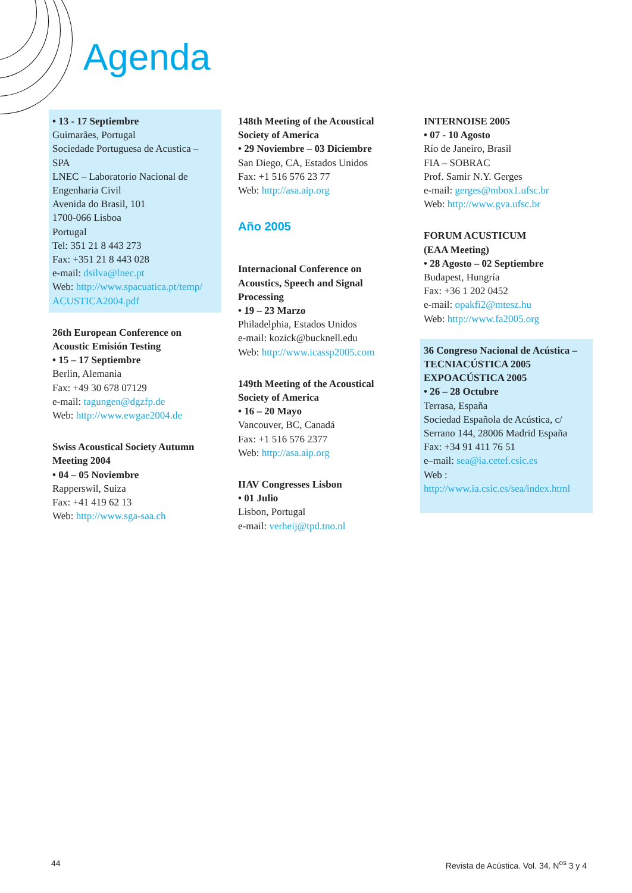Agenda
• 13 - 17 Septiembre
Guimarães, Portugal
Sociedade Portuguesa de Acustica – SPA
LNEC – Laboratorio Nacional de Engenharia Civil
Avenida do Brasil, 101
1700-066 Lisboa
Portugal
Tel: 351 21 8 443 273
Fax: +351 21 8 443 028
e-mail: dsilva@lnec.pt
Web: http://www.spacuatica.pt/temp/ ACUSTICA2004.pdf
26th European Conference on Acoustic Emisión Testing
• 15 – 17 Septiembre
Berlin, Alemania
Fax: +49 30 678 07129
e-mail: tagungen@dgzfp.de
Web: http://www.ewgae2004.de
Swiss Acoustical Society Autumn Meeting 2004
• 04 – 05 Noviembre
Rapperswil, Suiza
Fax: +41 419 62 13
Web: http://www.sga-saa.ch
148th Meeting of the Acoustical Society of America
• 29 Noviembre – 03 Diciembre
San Diego, CA, Estados Unidos
Fax: +1 516 576 23 77
Web: http://asa.aip.org
Año 2005
Internacional Conference on Acoustics, Speech and Signal Processing
• 19 – 23 Marzo
Philadelphia, Estados Unidos
e-mail: kozick@bucknell.edu
Web: http://www.icassp2005.com
149th Meeting of the Acoustical Society of America
• 16 – 20 Mayo
Vancouver, BC, Canadá
Fax: +1 516 576 2377
Web: http://asa.aip.org
IIAV Congresses Lisbon
• 01 Julio
Lisbon, Portugal
e-mail: verheij@tpd.tno.nl
INTERNOISE 2005
• 07 - 10 Agosto
Río de Janeiro, Brasil
FIA – SOBRAC
Prof. Samir N.Y. Gerges
e-mail: gerges@mbox1.ufsc.br
Web: http://www.gva.ufsc.br
FORUM ACUSTICUM
(EAA Meeting)
• 28 Agosto – 02 Septiembre
Budapest, Hungría
Fax: +36 1 202 0452
e-mail: opakfi2@mtesz.hu
Web: http://www.fa2005.org
36 Congreso Nacional de Acústica – TECNIACÚSTICA 2005
EXPOACÚSTICA 2005
• 26 – 28 Octubre
Terrasa, España
Sociedad Española de Acústica, c/ Serrano 144, 28006 Madrid España
Fax: +34 91 411 76 51
e–mail: sea@ia.cetef.csic.es
Web : http://www.ia.csic.es/sea/index.html
44
Revista de Acústica. Vol. 34. N<sup>os</sup> 3 y 4